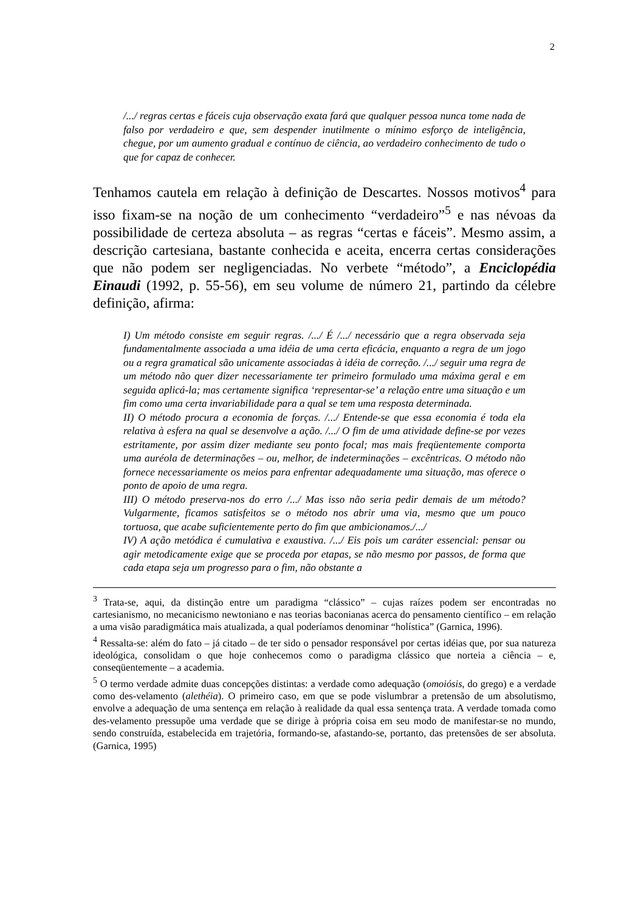2
/.../ regras certas e fáceis cuja observação exata fará que qualquer pessoa nunca tome nada de falso por verdadeiro e que, sem despender inutilmente o mínimo esforço de inteligência, chegue, por um aumento gradual e contínuo de ciência, ao verdadeiro conhecimento de tudo o que for capaz de conhecer.
Tenhamos cautela em relação à definição de Descartes. Nossos motivos<sup>4</sup> para isso fixam-se na noção de um conhecimento “verdadeiro”<sup>5</sup> e nas névoas da possibilidade de certeza absoluta – as regras “certas e fáceis”. Mesmo assim, a descrição cartesiana, bastante conhecida e aceita, encerra certas considerações que não podem ser negligenciadas. No verbete “método”, a Enciclopédia Einaudi (1992, p. 55-56), em seu volume de número 21, partindo da célebre definição, afirma:
I) Um método consiste em seguir regras. /.../ É /.../ necessário que a regra observada seja fundamentalmente associada a uma idéia de uma certa eficácia, enquanto a regra de um jogo ou a regra gramatical são unicamente associadas à idéia de correção. /.../ seguir uma regra de um método não quer dizer necessariamente ter primeiro formulado uma máxima geral e em seguida aplicá-la; mas certamente significa ‘representar-se’ a relação entre uma situação e um fim como uma certa invariabilidade para a qual se tem uma resposta determinada.
II) O método procura a economia de forças. /.../ Entende-se que essa economia é toda ela relativa à esfera na qual se desenvolve a ação. /.../ O fim de uma atividade define-se por vezes estritamente, por assim dizer mediante seu ponto focal; mas mais freqüentemente comporta uma auréola de determinações – ou, melhor, de indeterminações – excêntricas. O método não fornece necessariamente os meios para enfrentar adequadamente uma situação, mas oferece o ponto de apoio de uma regra.
III) O método preserva-nos do erro /.../ Mas isso não seria pedir demais de um método? Vulgarmente, ficamos satisfeitos se o método nos abrir uma via, mesmo que um pouco tortuosa, que acabe suficientemente perto do fim que ambicionamos./.../
IV) A ação metódica é cumulativa e exaustiva. /.../ Eis pois um caráter essencial: pensar ou agir metodicamente exige que se proceda por etapas, se não mesmo por passos, de forma que cada etapa seja um progresso para o fim, não obstante a
<sup>3</sup> Trata-se, aqui, da distinção entre um paradigma “clássico” – cujas raízes podem ser encontradas no cartesianismo, no mecanicismo newtoniano e nas teorias baconianas acerca do pensamento científico – em relação a uma visão paradigmática mais atualizada, a qual poderíamos denominar “holística” (Garnica, 1996).
<sup>4</sup> Ressalta-se: além do fato – já citado – de ter sido o pensador responsável por certas idéias que, por sua natureza ideológica, consolidam o que hoje conhecemos como o paradigma clássico que norteia a ciência – e, conseqüentemente – a academia.
<sup>5</sup> O termo verdade admite duas concepções distintas: a verdade como adequação (omoiósis, do grego) e a verdade como des-velamento (alethéia). O primeiro caso, em que se pode vislumbrar a pretensão de um absolutismo, envolve a adequação de uma sentença em relação à realidade da qual essa sentença trata. A verdade tomada como des-velamento pressupõe uma verdade que se dirige à própria coisa em seu modo de manifestar-se no mundo, sendo construída, estabelecida em trajetória, formando-se, afastando-se, portanto, das pretensões de ser absoluta. (Garnica, 1995)